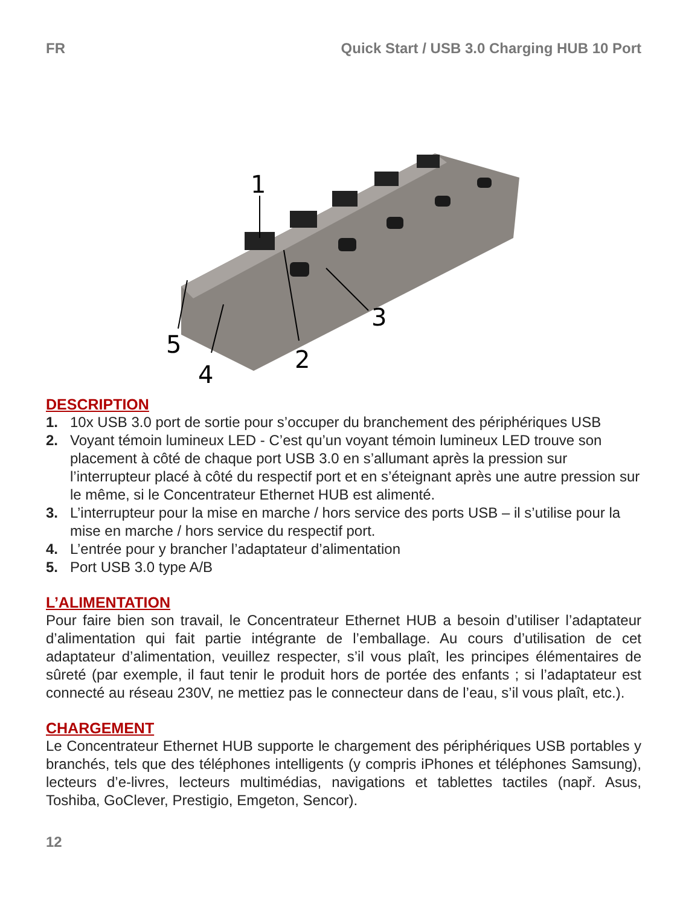FR Quick Start / USB 3.0 Charging HUB 10 Port
1
2
3
4
5
DESCRIPTION
1. 10x USB 3.0 port de sortie pour s’occuper du branchement des périphériques USB
2. Voyant témoin lumineux LED - C’est qu’un voyant témoin lumineux LED trouve son placement à côté de chaque port USB 3.0 en s’allumant après la pression sur l’interrupteur placé à côté du respectif port et en s’éteignant après une autre pression sur le même, si le Concentrateur Ethernet HUB est alimenté.
3. L’interrupteur pour la mise en marche / hors service des ports USB – il s’utilise pour la mise en marche / hors service du respectif port.
4. L’entrée pour y brancher l’adaptateur d’alimentation
5. Port USB 3.0 type A/B
L’ALIMENTATION
Pour faire bien son travail, le Concentrateur Ethernet HUB a besoin d’utiliser l’adaptateur d’alimentation qui fait partie intégrante de l’emballage. Au cours d’utilisation de cet adaptateur d’alimentation, veuillez respecter, s’il vous plaît, les principes élémentaires de sûreté (par exemple, il faut tenir le produit hors de portée des enfants ; si l’adaptateur est connecté au réseau 230V, ne mettiez pas le connecteur dans de l’eau, s’il vous plaît, etc.).
CHARGEMENT
Le Concentrateur Ethernet HUB supporte le chargement des périphériques USB portables y branchés, tels que des téléphones intelligents (y compris iPhones et téléphones Samsung), lecteurs d’e-livres, lecteurs multimédias, navigations et tablettes tactiles (např. Asus, Toshiba, GoClever, Prestigio, Emgeton, Sencor).
12